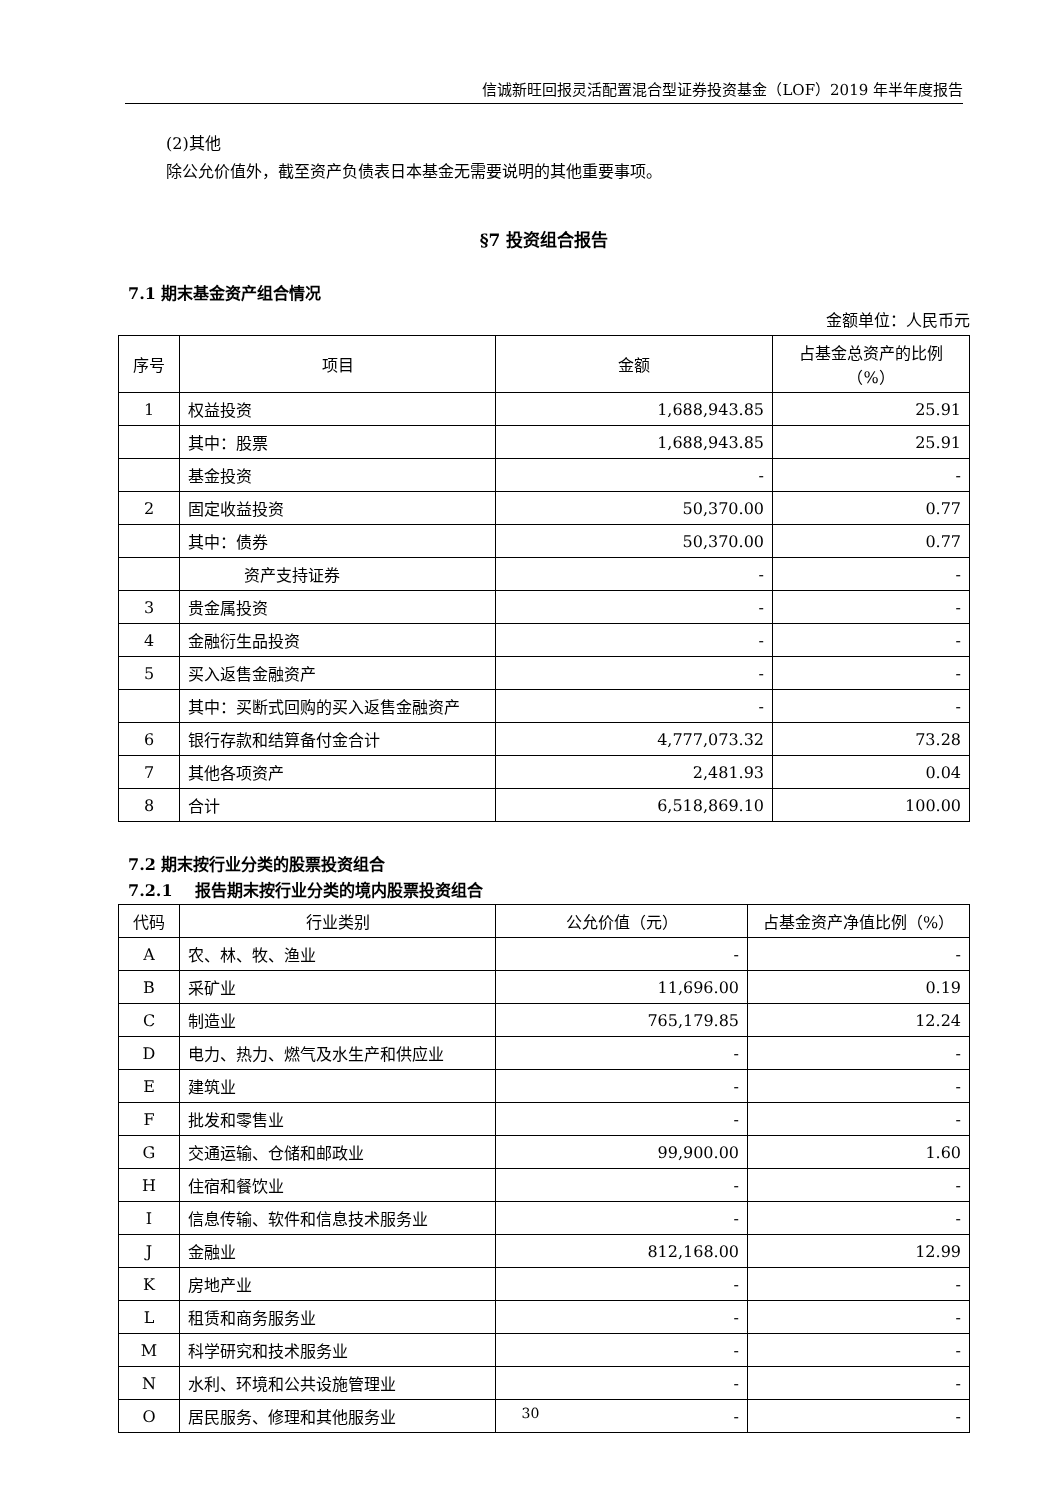信诚新旺回报灵活配置混合型证券投资基金（LOF）2019 年半年度报告
(2)其他
除公允价值外，截至资产负债表日本基金无需要说明的其他重要事项。
§7 投资组合报告
7.1 期末基金资产组合情况
金额单位：人民币元
| 序号 | 项目 | 金额 | 占基金总资产的比例（%） |
| --- | --- | --- | --- |
| 1 | 权益投资 | 1,688,943.85 | 25.91 |
| | 其中：股票 | 1,688,943.85 | 25.91 |
| | 基金投资 | - | - |
| 2 | 固定收益投资 | 50,370.00 | 0.77 |
| | 其中：债券 | 50,370.00 | 0.77 |
| | 资产支持证券 | - | - |
| 3 | 贵金属投资 | - | - |
| 4 | 金融衍生品投资 | - | - |
| 5 | 买入返售金融资产 | - | - |
| | 其中：买断式回购的买入返售金融资产 | - | - |
| 6 | 银行存款和结算备付金合计 | 4,777,073.32 | 73.28 |
| 7 | 其他各项资产 | 2,481.93 | 0.04 |
| 8 | 合计 | 6,518,869.10 | 100.00 |
7.2 期末按行业分类的股票投资组合
7.2.1 报告期末按行业分类的境内股票投资组合
| 代码 | 行业类别 | 公允价值（元） | 占基金资产净值比例（%） |
| --- | --- | --- | --- |
| A | 农、林、牧、渔业 | - | - |
| B | 采矿业 | 11,696.00 | 0.19 |
| C | 制造业 | 765,179.85 | 12.24 |
| D | 电力、热力、燃气及水生产和供应业 | - | - |
| E | 建筑业 | - | - |
| F | 批发和零售业 | - | - |
| G | 交通运输、仓储和邮政业 | 99,900.00 | 1.60 |
| H | 住宿和餐饮业 | - | - |
| I | 信息传输、软件和信息技术服务业 | - | - |
| J | 金融业 | 812,168.00 | 12.99 |
| K | 房地产业 | - | - |
| L | 租赁和商务服务业 | - | - |
| M | 科学研究和技术服务业 | - | - |
| N | 水利、环境和公共设施管理业 | - | - |
| O | 居民服务、修理和其他服务业 | - | - |
30